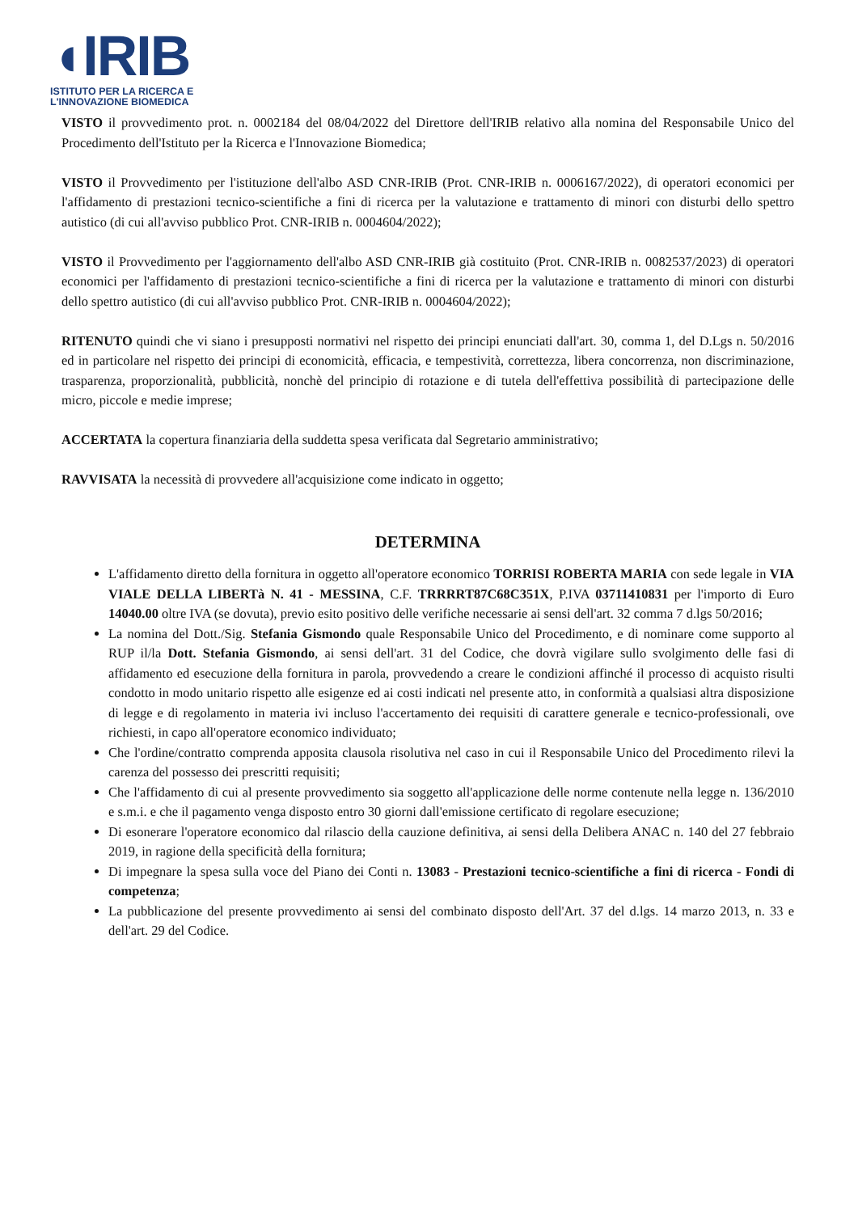◖IRIB
ISTITUTO PER LA RICERCA E
L'INNOVAZIONE BIOMEDICA
VISTO il provvedimento prot. n. 0002184 del 08/04/2022 del Direttore dell'IRIB relativo alla nomina del Responsabile Unico del Procedimento dell'Istituto per la Ricerca e l'Innovazione Biomedica;
VISTO il Provvedimento per l'istituzione dell'albo ASD CNR-IRIB (Prot. CNR-IRIB n. 0006167/2022), di operatori economici per l'affidamento di prestazioni tecnico-scientifiche a fini di ricerca per la valutazione e trattamento di minori con disturbi dello spettro autistico (di cui all'avviso pubblico Prot. CNR-IRIB n. 0004604/2022);
VISTO il Provvedimento per l'aggiornamento dell'albo ASD CNR-IRIB già costituito (Prot. CNR-IRIB n. 0082537/2023) di operatori economici per l'affidamento di prestazioni tecnico-scientifiche a fini di ricerca per la valutazione e trattamento di minori con disturbi dello spettro autistico (di cui all'avviso pubblico Prot. CNR-IRIB n. 0004604/2022);
RITENUTO quindi che vi siano i presupposti normativi nel rispetto dei principi enunciati dall'art. 30, comma 1, del D.Lgs n. 50/2016 ed in particolare nel rispetto dei principi di economicità, efficacia, e tempestività, correttezza, libera concorrenza, non discriminazione, trasparenza, proporzionalità, pubblicità, nonchè del principio di rotazione e di tutela dell'effettiva possibilità di partecipazione delle micro, piccole e medie imprese;
ACCERTATA la copertura finanziaria della suddetta spesa verificata dal Segretario amministrativo;
RAVVISATA la necessità di provvedere all'acquisizione come indicato in oggetto;
DETERMINA
L'affidamento diretto della fornitura in oggetto all'operatore economico TORRISI ROBERTA MARIA con sede legale in VIA VIALE DELLA LIBERTà N. 41 - MESSINA, C.F. TRRRRT87C68C351X, P.IVA 03711410831 per l'importo di Euro 14040.00 oltre IVA (se dovuta), previo esito positivo delle verifiche necessarie ai sensi dell'art. 32 comma 7 d.lgs 50/2016;
La nomina del Dott./Sig. Stefania Gismondo quale Responsabile Unico del Procedimento, e di nominare come supporto al RUP il/la Dott. Stefania Gismondo, ai sensi dell'art. 31 del Codice, che dovrà vigilare sullo svolgimento delle fasi di affidamento ed esecuzione della fornitura in parola, provvedendo a creare le condizioni affinché il processo di acquisto risulti condotto in modo unitario rispetto alle esigenze ed ai costi indicati nel presente atto, in conformità a qualsiasi altra disposizione di legge e di regolamento in materia ivi incluso l'accertamento dei requisiti di carattere generale e tecnico-professionali, ove richiesti, in capo all'operatore economico individuato;
Che l'ordine/contratto comprenda apposita clausola risolutiva nel caso in cui il Responsabile Unico del Procedimento rilevi la carenza del possesso dei prescritti requisiti;
Che l'affidamento di cui al presente provvedimento sia soggetto all'applicazione delle norme contenute nella legge n. 136/2010 e s.m.i. e che il pagamento venga disposto entro 30 giorni dall'emissione certificato di regolare esecuzione;
Di esonerare l'operatore economico dal rilascio della cauzione definitiva, ai sensi della Delibera ANAC n. 140 del 27 febbraio 2019, in ragione della specificità della fornitura;
Di impegnare la spesa sulla voce del Piano dei Conti n. 13083 - Prestazioni tecnico-scientifiche a fini di ricerca - Fondi di competenza;
La pubblicazione del presente provvedimento ai sensi del combinato disposto dell'Art. 37 del d.lgs. 14 marzo 2013, n. 33 e dell'art. 29 del Codice.